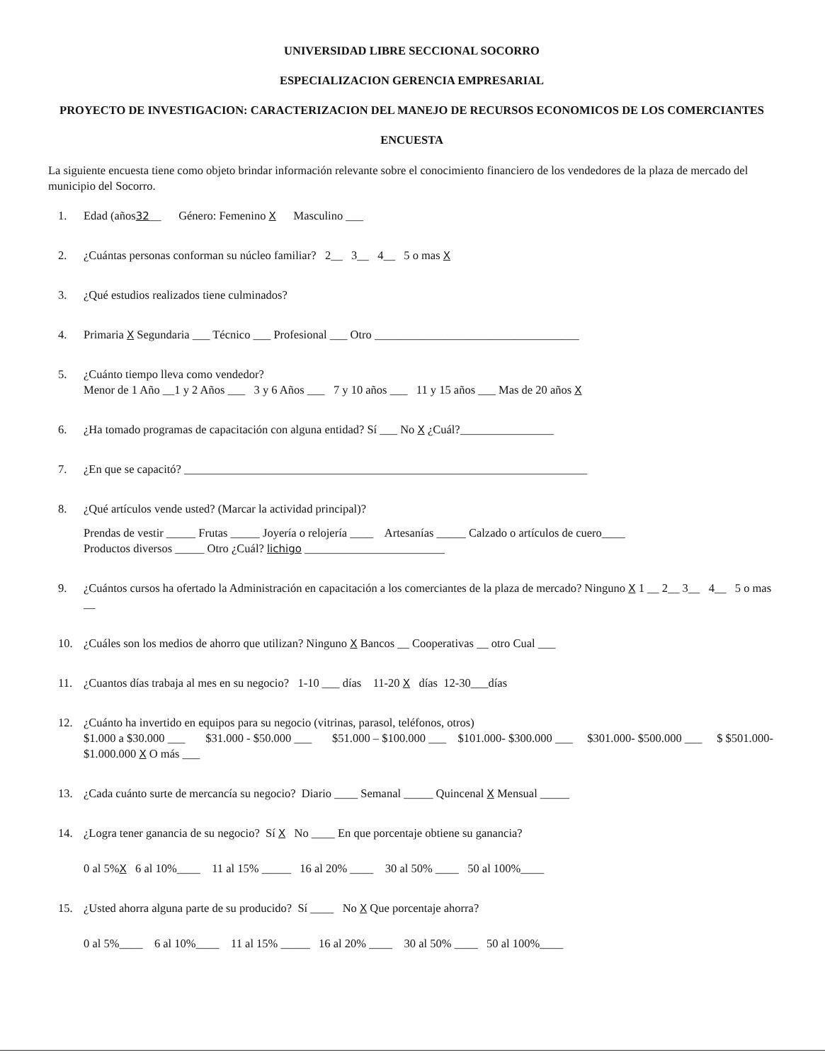UNIVERSIDAD LIBRE SECCIONAL SOCORRO
ESPECIALIZACION GERENCIA EMPRESARIAL
PROYECTO DE INVESTIGACION: CARACTERIZACION DEL MANEJO DE RECURSOS ECONOMICOS DE LOS COMERCIANTES
ENCUESTA
La siguiente encuesta tiene como objeto brindar información relevante sobre el conocimiento financiero de los vendedores de la plaza de mercado del municipio del Socorro.
1. Edad (años32__ Género: Femenino X Masculino ___
2. ¿Cuántas personas conforman su núcleo familiar? 2__ 3__ 4__ 5 o mas X
3. ¿Qué estudios realizados tiene culminados?
4. Primaria X Segundaria ___ Técnico ___ Profesional ___ Otro ___________________________________
5. ¿Cuánto tiempo lleva como vendedor?
Menor de 1 Año __1 y 2 Años ___ 3 y 6 Años ___ 7 y 10 años ___ 11 y 15 años ___ Mas de 20 años X
6. ¿Ha tomado programas de capacitación con alguna entidad? Sí ___ No X ¿Cuál?________________
7. ¿En que se capacitó? _____________________________________________________________________
8. ¿Qué artículos vende usted? (Marcar la actividad principal)?
Prendas de vestir _____ Frutas _____ Joyería o relojería ____ Artesanías _____ Calzado o artículos de cuero____
Productos diversos _____ Otro ¿Cuál? lichigo ________________________
9. ¿Cuántos cursos ha ofertado la Administración en capacitación a los comerciantes de la plaza de mercado? Ninguno X 1 __ 2__ 3__ 4__ 5 o mas __
10. ¿Cuáles son los medios de ahorro que utilizan? Ninguno X Bancos __ Cooperativas __ otro Cual ___
11. ¿Cuantos días trabaja al mes en su negocio? 1-10 ___ días 11-20 X días 12-30___días
12. ¿Cuánto ha invertido en equipos para su negocio (vitrinas, parasol, teléfonos, otros)
$1.000 a $30.000 ___ $31.000 - $50.000 ___ $51.000 – $100.000 ___ $101.000- $300.000 ___ $301.000- $500.000 ___ $ $501.000- $1.000.000 X O más ___
13. ¿Cada cuánto surte de mercancía su negocio? Diario ____ Semanal _____ Quincenal X Mensual _____
14. ¿Logra tener ganancia de su negocio? Sí X No ____ En que porcentaje obtiene su ganancia?
0 al 5%X 6 al 10%____ 11 al 15% _____ 16 al 20% ____ 30 al 50% ____ 50 al 100%____
15. ¿Usted ahorra alguna parte de su producido? Sí ____ No X Que porcentaje ahorra?
0 al 5%____ 6 al 10%____ 11 al 15% _____ 16 al 20% ____ 30 al 50% ____ 50 al 100%____